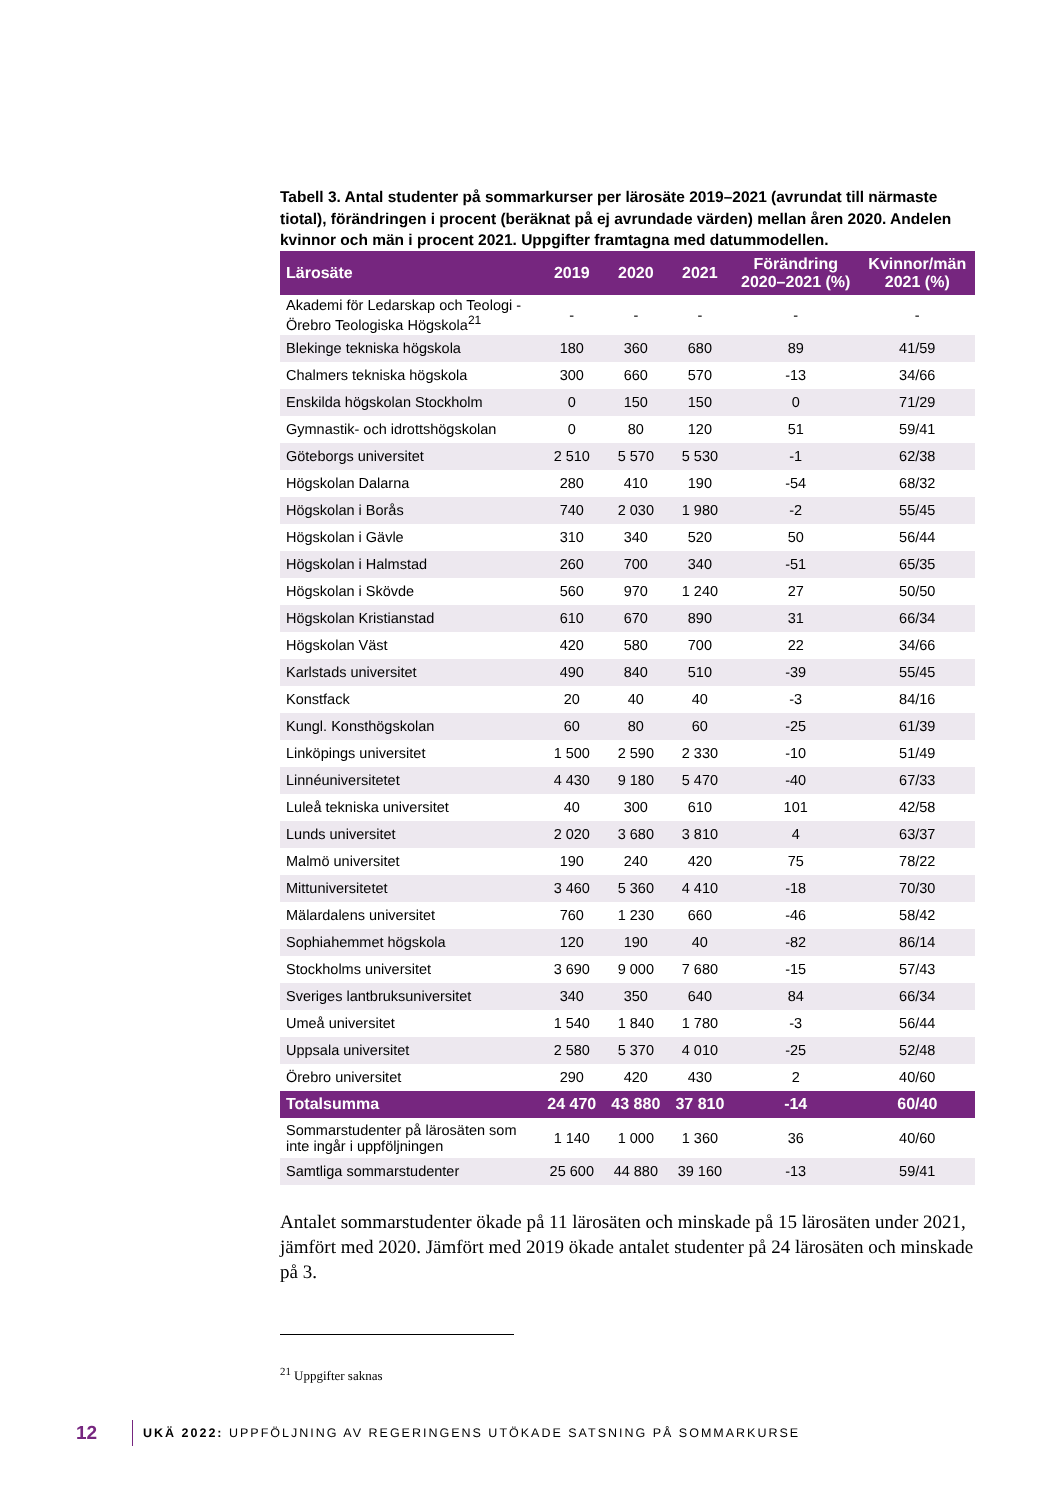Tabell 3. Antal studenter på sommarkurser per lärosäte 2019–2021 (avrundat till närmaste tiotal), förändringen i procent (beräknat på ej avrundade värden) mellan åren 2020. Andelen kvinnor och män i procent 2021. Uppgifter framtagna med datummodellen.
| Lärosäte | 2019 | 2020 | 2021 | Förändring 2020–2021 (%) | Kvinnor/män 2021 (%) |
| --- | --- | --- | --- | --- | --- |
| Akademi för Ledarskap och Teologi - Örebro Teologiska Högskola<sup>21</sup> | - | - | - | - | - |
| Blekinge tekniska högskola | 180 | 360 | 680 | 89 | 41/59 |
| Chalmers tekniska högskola | 300 | 660 | 570 | -13 | 34/66 |
| Enskilda högskolan Stockholm | 0 | 150 | 150 | 0 | 71/29 |
| Gymnastik- och idrottshögskolan | 0 | 80 | 120 | 51 | 59/41 |
| Göteborgs universitet | 2 510 | 5 570 | 5 530 | -1 | 62/38 |
| Högskolan Dalarna | 280 | 410 | 190 | -54 | 68/32 |
| Högskolan i Borås | 740 | 2 030 | 1 980 | -2 | 55/45 |
| Högskolan i Gävle | 310 | 340 | 520 | 50 | 56/44 |
| Högskolan i Halmstad | 260 | 700 | 340 | -51 | 65/35 |
| Högskolan i Skövde | 560 | 970 | 1 240 | 27 | 50/50 |
| Högskolan Kristianstad | 610 | 670 | 890 | 31 | 66/34 |
| Högskolan Väst | 420 | 580 | 700 | 22 | 34/66 |
| Karlstads universitet | 490 | 840 | 510 | -39 | 55/45 |
| Konstfack | 20 | 40 | 40 | -3 | 84/16 |
| Kungl. Konsthögskolan | 60 | 80 | 60 | -25 | 61/39 |
| Linköpings universitet | 1 500 | 2 590 | 2 330 | -10 | 51/49 |
| Linnéuniversitetet | 4 430 | 9 180 | 5 470 | -40 | 67/33 |
| Luleå tekniska universitet | 40 | 300 | 610 | 101 | 42/58 |
| Lunds universitet | 2 020 | 3 680 | 3 810 | 4 | 63/37 |
| Malmö universitet | 190 | 240 | 420 | 75 | 78/22 |
| Mittuniversitetet | 3 460 | 5 360 | 4 410 | -18 | 70/30 |
| Mälardalens universitet | 760 | 1 230 | 660 | -46 | 58/42 |
| Sophiahemmet högskola | 120 | 190 | 40 | -82 | 86/14 |
| Stockholms universitet | 3 690 | 9 000 | 7 680 | -15 | 57/43 |
| Sveriges lantbruksuniversitet | 340 | 350 | 640 | 84 | 66/34 |
| Umeå universitet | 1 540 | 1 840 | 1 780 | -3 | 56/44 |
| Uppsala universitet | 2 580 | 5 370 | 4 010 | -25 | 52/48 |
| Örebro universitet | 290 | 420 | 430 | 2 | 40/60 |
| Totalsumma | 24 470 | 43 880 | 37 810 | -14 | 60/40 |
| Sommarstudenter på lärosäten som inte ingår i uppföljningen | 1 140 | 1 000 | 1 360 | 36 | 40/60 |
| Samtliga sommarstudenter | 25 600 | 44 880 | 39 160 | -13 | 59/41 |
Antalet sommarstudenter ökade på 11 lärosäten och minskade på 15 lärosäten under 2021, jämfört med 2020. Jämfört med 2019 ökade antalet studenter på 24 lärosäten och minskade på 3.
<sup>21</sup> Uppgifter saknas
12 UKÄ 2022: UPPFÖLJNING AV REGERINGENS UTÖKADE SATSNING PÅ SOMMARKURSE